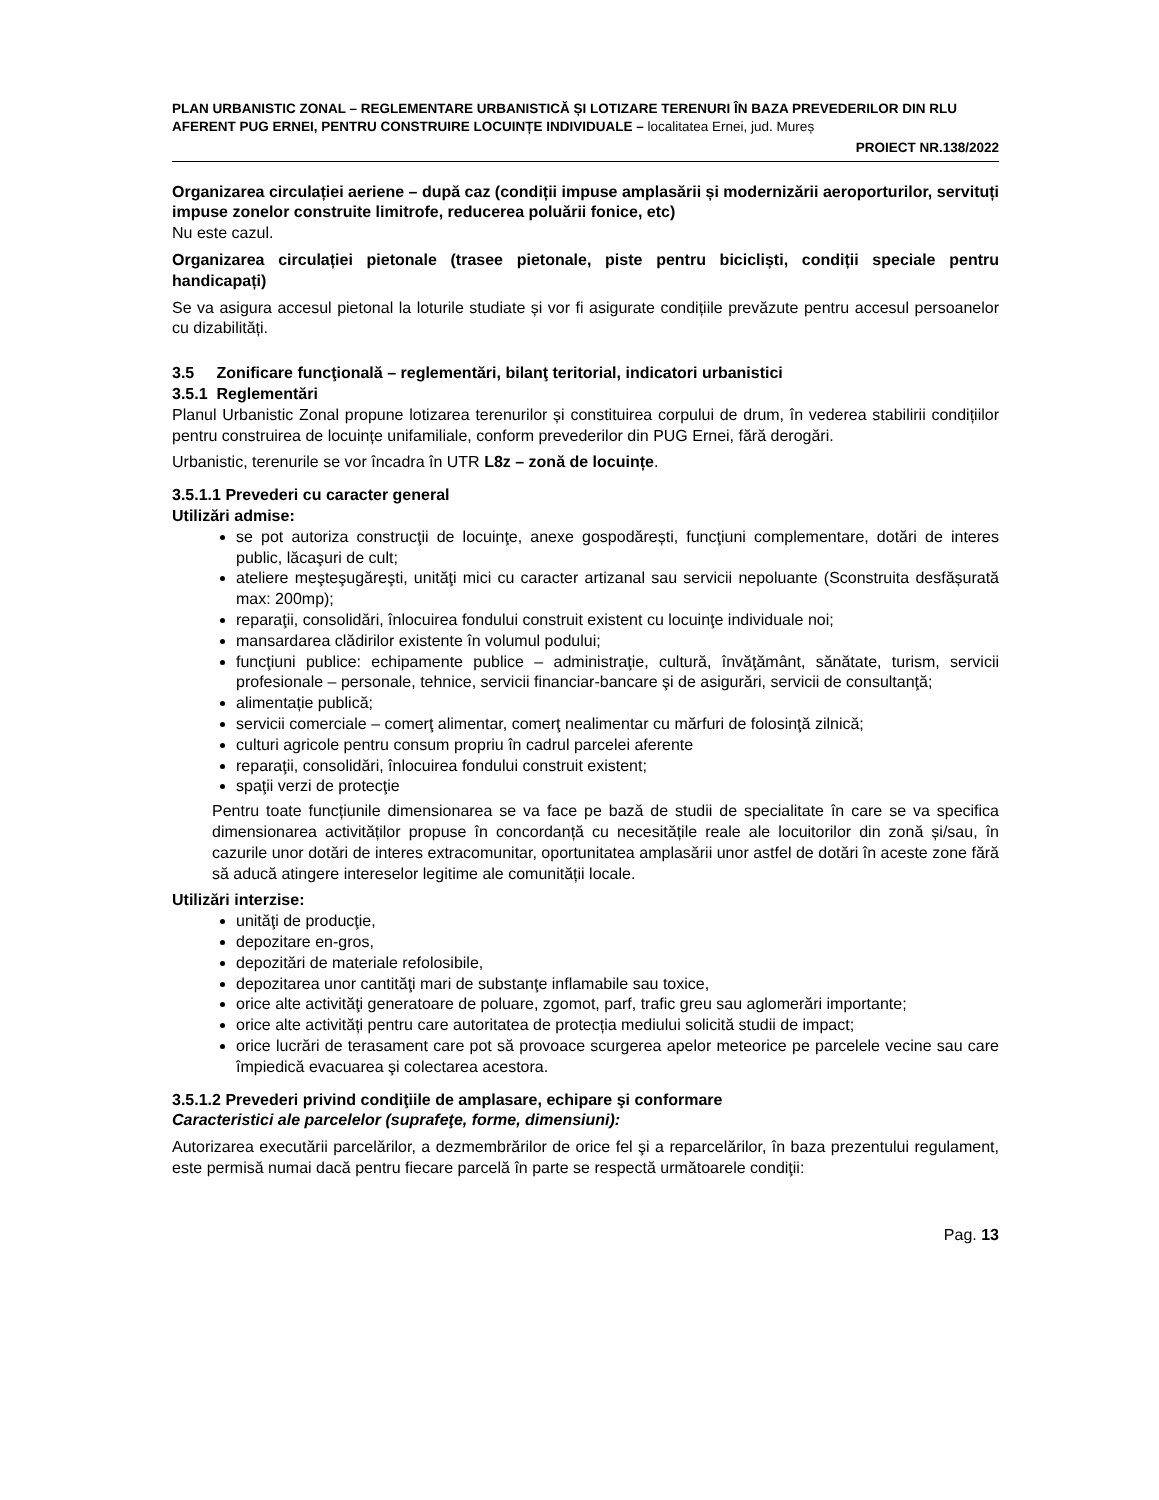PLAN URBANISTIC ZONAL – REGLEMENTARE URBANISTICĂ ȘI LOTIZARE TERENURI ÎN BAZA PREVEDERILOR DIN RLU AFERENT PUG ERNEI, PENTRU CONSTRUIRE LOCUINȚE INDIVIDUALE – localitatea Ernei, jud. Mureș
PROIECT NR.138/2022
Organizarea circulației aeriene – după caz (condiții impuse amplasării și modernizării aeroporturilor, servituți impuse zonelor construite limitrofe, reducerea poluării fonice, etc)
Nu este cazul.
Organizarea circulației pietonale (trasee pietonale, piste pentru bicicliști, condiții speciale pentru handicapați)
Se va asigura accesul pietonal la loturile studiate și vor fi asigurate condițiile prevăzute pentru accesul persoanelor cu dizabilități.
3.5 Zonificare funcţională – reglementări, bilanţ teritorial, indicatori urbanistici
3.5.1 Reglementări
Planul Urbanistic Zonal propune lotizarea terenurilor și constituirea corpului de drum, în vederea stabilirii condițiilor pentru construirea de locuințe unifamiliale, conform prevederilor din PUG Ernei, fără derogări.
Urbanistic, terenurile se vor încadra în UTR L8z – zonă de locuințe.
3.5.1.1 Prevederi cu caracter general
Utilizări admise:
se pot autoriza construcţii de locuinţe, anexe gospodărești, funcţiuni complementare, dotări de interes public, lăcaşuri de cult;
ateliere meşteşugăreşti, unităţi mici cu caracter artizanal sau servicii nepoluante (Sconstruita desfășurată max: 200mp);
reparaţii, consolidări, înlocuirea fondului construit existent cu locuinţe individuale noi;
mansardarea clădirilor existente în volumul podului;
funcţiuni publice: echipamente publice – administraţie, cultură, învăţământ, sănătate, turism, servicii profesionale – personale, tehnice, servicii financiar-bancare şi de asigurări, servicii de consultanţă;
alimentație publică;
servicii comerciale – comerţ alimentar, comerţ nealimentar cu mărfuri de folosinţă zilnică;
culturi agricole pentru consum propriu în cadrul parcelei aferente
reparaţii, consolidări, înlocuirea fondului construit existent;
spaţii verzi de protecţie
Pentru toate funcțiunile dimensionarea se va face pe bază de studii de specialitate în care se va specifica dimensionarea activităților propuse în concordanță cu necesitățile reale ale locuitorilor din zonă și/sau, în cazurile unor dotări de interes extracomunitar, oportunitatea amplasării unor astfel de dotări în aceste zone fără să aducă atingere intereselor legitime ale comunității locale.
Utilizări interzise:
unităţi de producţie,
depozitare en-gros,
depozitări de materiale refolosibile,
depozitarea unor cantităţi mari de substanţe inflamabile sau toxice,
orice alte activităţi generatoare de poluare, zgomot, parf, trafic greu sau aglomerări importante;
orice alte activități pentru care autoritatea de protecția mediului solicită studii de impact;
orice lucrări de terasament care pot să provoace scurgerea apelor meteorice pe parcelele vecine sau care împiedică evacuarea şi colectarea acestora.
3.5.1.2 Prevederi privind condiţiile de amplasare, echipare şi conformare
Caracteristici ale parcelelor (suprafeţe, forme, dimensiuni):
Autorizarea executării parcelărilor, a dezmembrărilor de orice fel şi a reparcelărilor, în baza prezentului regulament, este permisă numai dacă pentru fiecare parcelă în parte se respectă următoarele condiţii:
Pag. 13